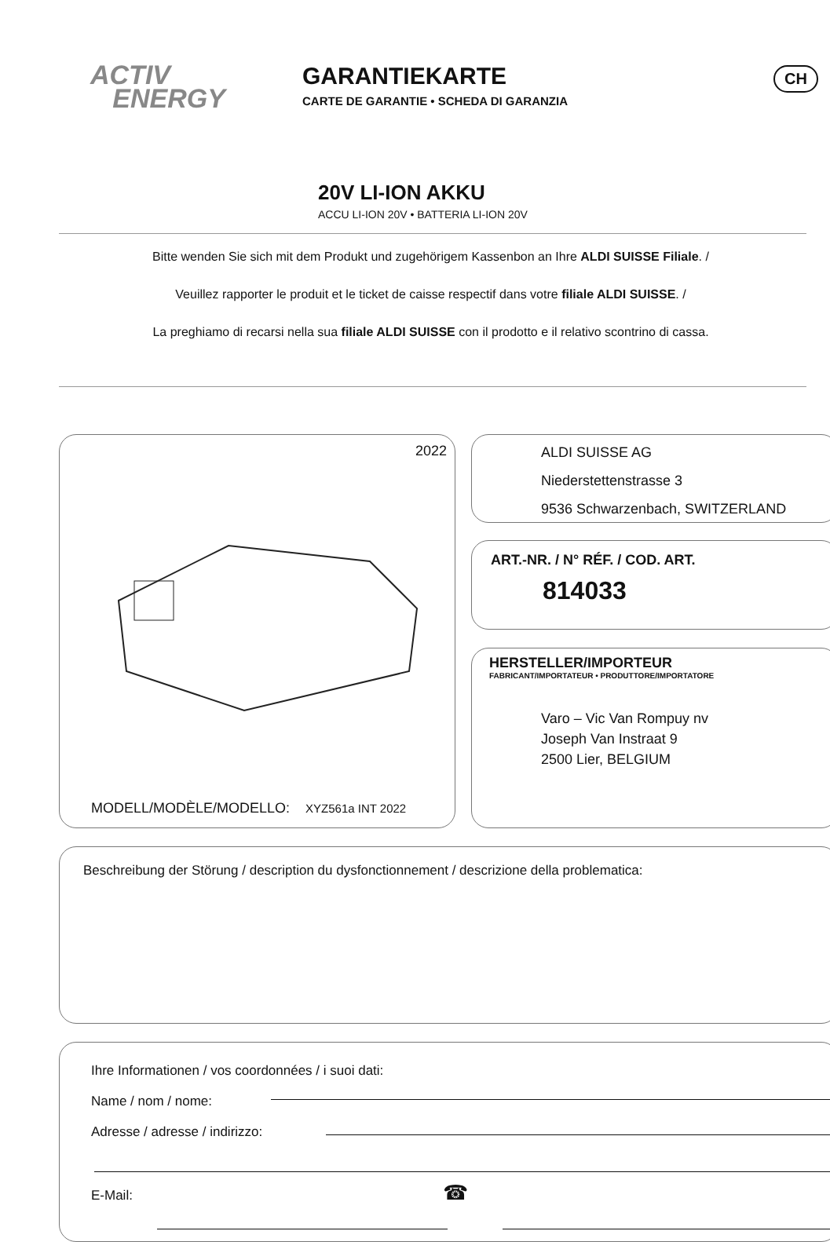ACTIV
ENERGY
GARANTIEKARTE
CARTE DE GARANTIE • SCHEDA DI GARANZIA
CH
20V LI-ION AKKU
ACCU LI-ION 20V • BATTERIA LI-ION 20V
Bitte wenden Sie sich mit dem Produkt und zugehörigem Kassenbon an Ihre ALDI SUISSE Filiale. /
Veuillez rapporter le produit et le ticket de caisse respectif dans votre filiale ALDI SUISSE. /
La preghiamo di recarsi nella sua filiale ALDI SUISSE con il prodotto e il relativo scontrino di cassa.
2022
MODELL/MODÈLE/MODELLO: XYZ561a INT 2022
ALDI SUISSE AG
Niederstettenstrasse 3
9536 Schwarzenbach, SWITZERLAND
ART.-NR. / N° RÉF. / COD. ART.
814033
HERSTELLER/IMPORTEUR
FABRICANT/IMPORTATEUR • PRODUTTORE/IMPORTATORE
Varo – Vic Van Rompuy nv
Joseph Van Instraat 9
2500 Lier, BELGIUM
Beschreibung der Störung / description du dysfonctionnement / descrizione della problematica:
Ihre Informationen / vos coordonnées / i suoi dati:
Name / nom / nome:
Adresse / adresse / indirizzo:
E-Mail: ☎